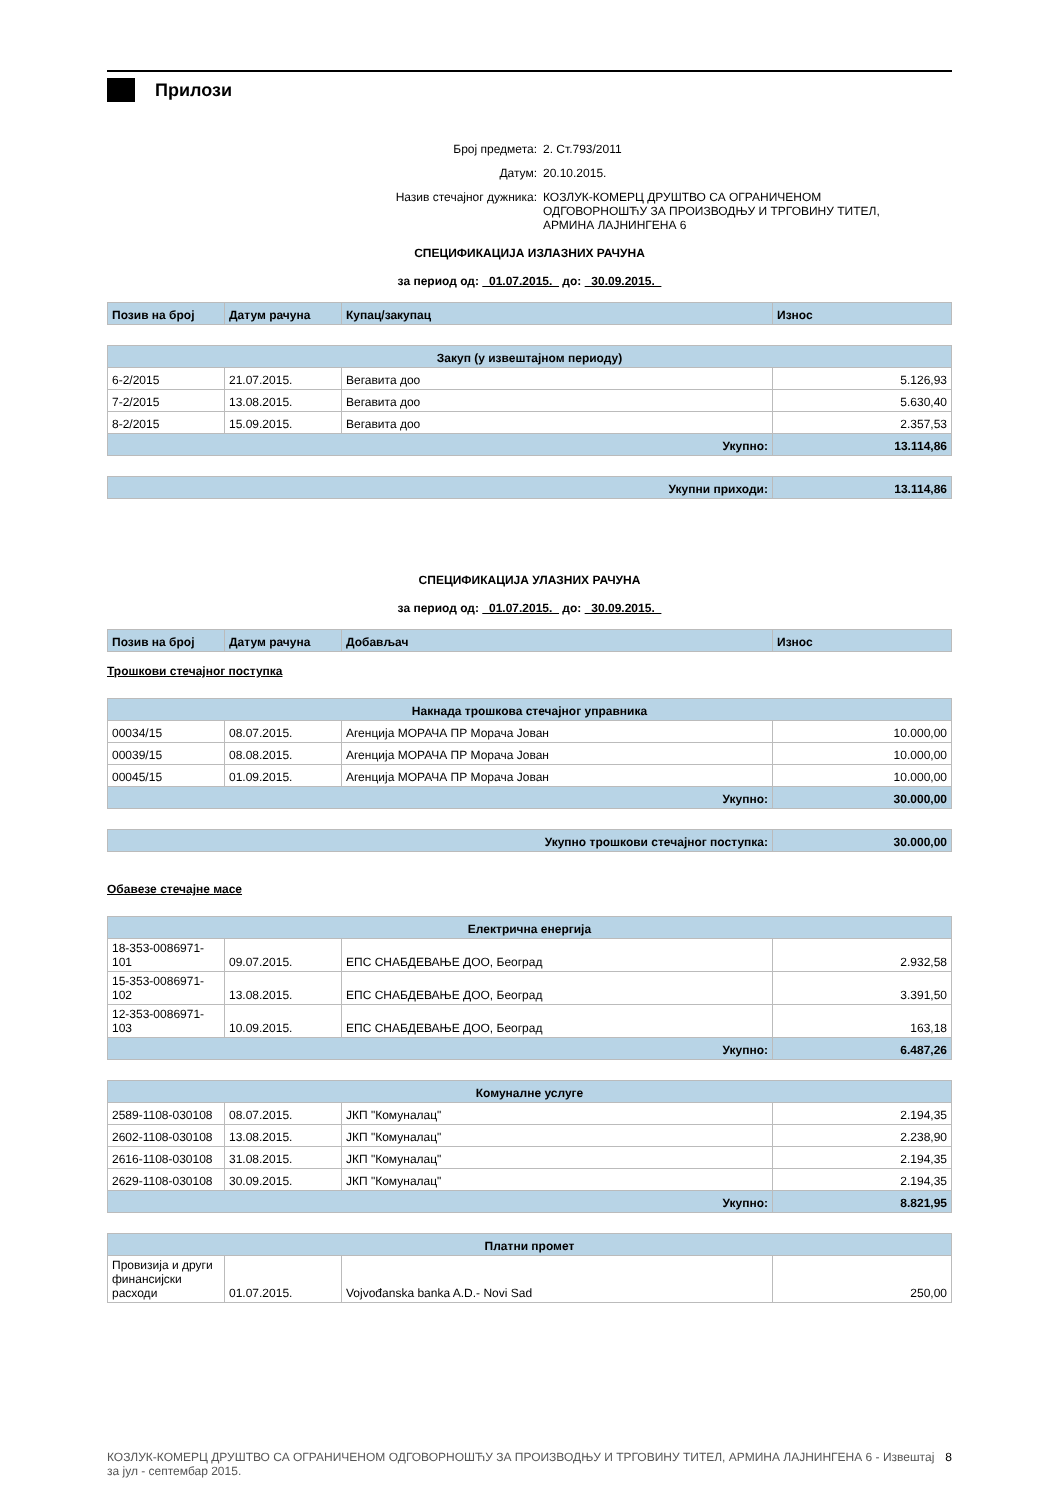Прилози
Број предмета: 2. Ст.793/2011
Датум: 20.10.2015.
Назив стечајног дужника: КОЗЛУК-КОМЕРЦ ДРУШТВО СА ОГРАНИЧЕНОМ ОДГОВОРНОШЋУ ЗА ПРОИЗВОДЊУ И ТРГОВИНУ ТИТЕЛ, АРМИНА ЛАЈНИНГЕНА 6
СПЕЦИФИКАЦИЈА ИЗЛАЗНИХ РАЧУНА
за период од: 01.07.2015. до: 30.09.2015.
| Позив на број | Датум рачуна | Купац/закупац | Износ |
| --- | --- | --- | --- |
| Закуп (у извештајном периоду) | | | |
| 6-2/2015 | 21.07.2015. | Вегавита доо | 5.126,93 |
| 7-2/2015 | 13.08.2015. | Вегавита доо | 5.630,40 |
| 8-2/2015 | 15.09.2015. | Вегавита доо | 2.357,53 |
| Укупно: | | | 13.114,86 |
| Укупни приходи: | 13.114,86 |
СПЕЦИФИКАЦИЈА УЛАЗНИХ РАЧУНА
за период од: 01.07.2015. до: 30.09.2015.
| Позив на број | Датум рачуна | Добављач | Износ |
| --- | --- | --- | --- |
Трошкови стечајног поступка
| Накнада трошкова стечајног управника | | | |
| 00034/15 | 08.07.2015. | Агенција МОРАЧА ПР Морача Јован | 10.000,00 |
| 00039/15 | 08.08.2015. | Агенција МОРАЧА ПР Морача Јован | 10.000,00 |
| 00045/15 | 01.09.2015. | Агенција МОРАЧА ПР Морача Јован | 10.000,00 |
| Укупно: | | | 30.000,00 |
| Укупно трошкови стечајног поступка: | 30.000,00 |
Обавезе стечајне масе
| Електрична енергија | | | |
| 18-353-0086971-101 | 09.07.2015. | ЕПС СНАБДЕВАЊЕ ДОО, Београд | 2.932,58 |
| 15-353-0086971-102 | 13.08.2015. | ЕПС СНАБДЕВАЊЕ ДОО, Београд | 3.391,50 |
| 12-353-0086971-103 | 10.09.2015. | ЕПС СНАБДЕВАЊЕ ДОО, Београд | 163,18 |
| Укупно: | | | 6.487,26 |
| Комуналне услуге | | | |
| 2589-1108-030108 | 08.07.2015. | ЈКП "Комуналац" | 2.194,35 |
| 2602-1108-030108 | 13.08.2015. | ЈКП "Комуналац" | 2.238,90 |
| 2616-1108-030108 | 31.08.2015. | ЈКП "Комуналац" | 2.194,35 |
| 2629-1108-030108 | 30.09.2015. | ЈКП "Комуналац" | 2.194,35 |
| Укупно: | | | 8.821,95 |
| Платни промет | | | |
| Провизија и други финансијски расходи | 01.07.2015. | Vojvođanska banka A.D.- Novi Sad | 250,00 |
КОЗЛУК-КОМЕРЦ ДРУШТВО СА ОГРАНИЧЕНОМ ОДГОВОРНОШЋУ ЗА ПРОИЗВОДЊУ И ТРГОВИНУ ТИТЕЛ, АРМИНА ЛАЈНИНГЕНА 6 - Извештај за јул - септембар 2015. 8